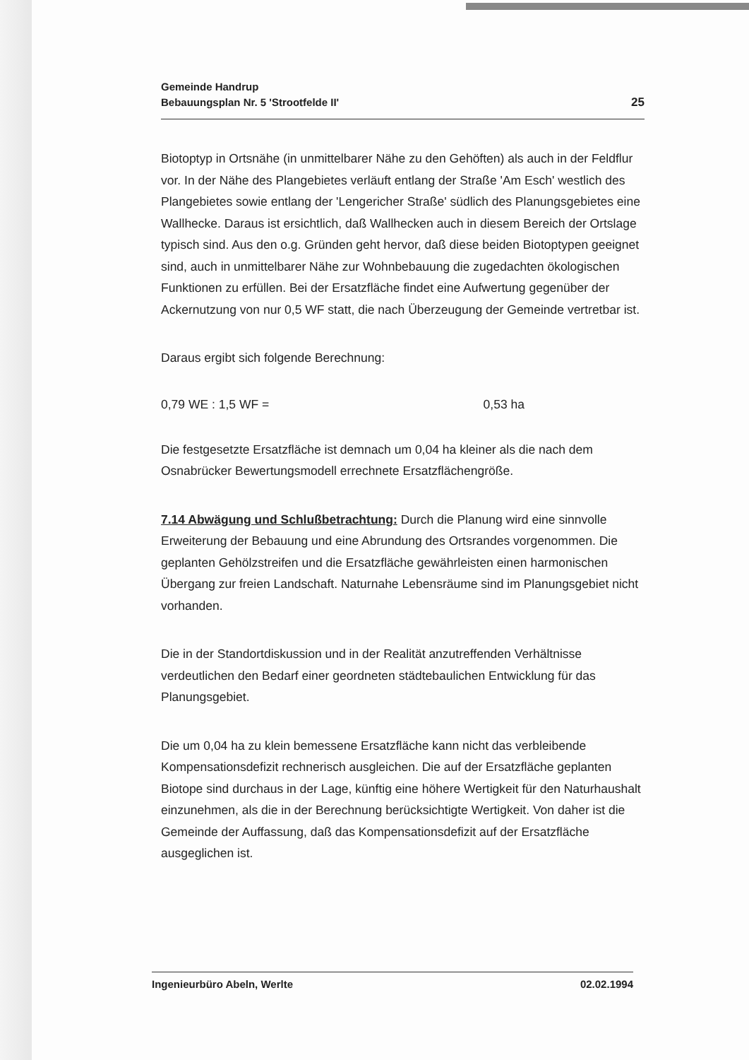Gemeinde Handrup
Bebauungsplan Nr. 5 'Strootfelde II'
25
Biotoptyp in Ortsnähe (in unmittelbarer Nähe zu den Gehöften) als auch in der Feldflur vor. In der Nähe des Plangebietes verläuft entlang der Straße 'Am Esch' westlich des Plangebietes sowie entlang der 'Lengericher Straße' südlich des Planungsgebietes eine Wallhecke. Daraus ist ersichtlich, daß Wallhecken auch in diesem Bereich der Ortslage typisch sind. Aus den o.g. Gründen geht hervor, daß diese beiden Biotoptypen geeignet sind, auch in unmittelbarer Nähe zur Wohnbebauung die zugedachten ökologischen Funktionen zu erfüllen. Bei der Ersatzfläche findet eine Aufwertung gegenüber der Ackernutzung von nur 0,5 WF statt, die nach Überzeugung der Gemeinde vertretbar ist.
Daraus ergibt sich folgende Berechnung:
0,79 WE : 1,5 WF = 0,53 ha
Die festgesetzte Ersatzfläche ist demnach um 0,04 ha kleiner als die nach dem Osnabrücker Bewertungsmodell errechnete Ersatzflächengröße.
7.14 Abwägung und Schlußbetrachtung: Durch die Planung wird eine sinnvolle Erweiterung der Bebauung und eine Abrundung des Ortsrandes vorgenommen. Die geplanten Gehölzstreifen und die Ersatzfläche gewährleisten einen harmonischen Übergang zur freien Landschaft. Naturnahe Lebensräume sind im Planungsgebiet nicht vorhanden.
Die in der Standortdiskussion und in der Realität anzutreffenden Verhältnisse verdeutlichen den Bedarf einer geordneten städtebaulichen Entwicklung für das Planungsgebiet.
Die um 0,04 ha zu klein bemessene Ersatzfläche kann nicht das verbleibende Kompensationsdefizit rechnerisch ausgleichen. Die auf der Ersatzfläche geplanten Biotope sind durchaus in der Lage, künftig eine höhere Wertigkeit für den Naturhaushalt einzunehmen, als die in der Berechnung berücksichtigte Wertigkeit. Von daher ist die Gemeinde der Auffassung, daß das Kompensationsdefizit auf der Ersatzfläche ausgeglichen ist.
Ingenieurbüro Abeln, Werlte 02.02.1994